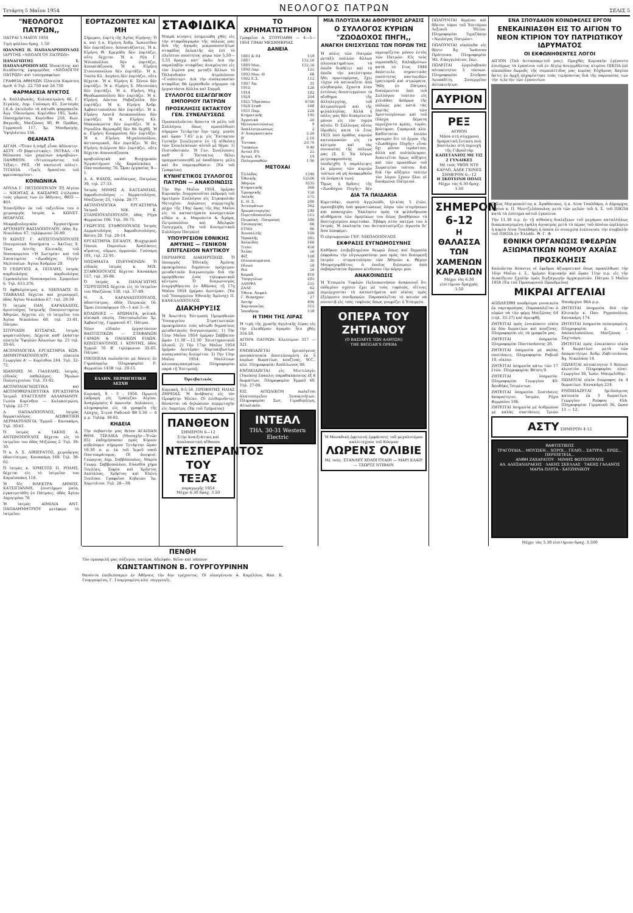Τετάρτη 5 Μαΐου 1954 ΝΕΟΛΟΓΟΣ ΠΑΤΡΩΝ ΣΕΛΙΣ 5
"ΝΕΟΛΟΓΟΣ ΠΑΤΡΩΝ,,
ΠΑΤΡΑΙ 5 ΜΑΪΟΥ 1954
Τιμὴ φύλλου δραχ. 1.50
ΙΩΑΝΝΗΣ Π. ΠΑΠΑΝΔΡΟΠΟΥΛΟΣ ΙΔΡΥΤΗΣ «ΝΕΟΛΟΓΟΥ ΠΑΤΡΩΝ»
ΠΑΝΑΓΙΩΤΗΣ Ι. ΠΑΠΑΝΔΡΟΠΟΥΛΟΣ Ἰδιοκτήτης καὶ διευθυντὴς ἐφημερίδος «ΝΕΟΛΟΓΟΥ ΠΑΤΡΩΝ» καὶ τυπογραφείων
ΓΡΑΦΕΙΑ ΑΘΗΝΩΝ Πλατεία Καρύτση ἀριθ. 6 Τηλ. 22.750 καὶ 28.730
ΦΑΡΜΑΚΕΙΑ ΝΥΚΤΟΣ
Α. Καλλιβωκάς, Κολοκοτρώνη 46, Γ. Σιγαλός, Δημ. Γούναρη 45. Συνταγὰς Ι.Κ.Α. ἐκτελοῦν τὰ κάτωθι φαρμακεῖα: Ἀγγ. Οἰκονόμου, Κορίνθου 195, Ἰωάν. Παπαχρήστου, Κορίνθου 258, Κων. Βαγενᾶς, Μαιζῶνος 90, Θ. Πρόδος, Γερμανοῦ 117, Χρ. Μαυδρογής, Ὑψηλάντου 156.
ΘΕΑΜΑΤΑ
ΑΙΓΛΗ. «Ὅταν ἡ σάρξ εἶναι ἀδύνατη». ΑΣΤΥ. «Ὁ βαφτιστικός». ΙΝΤΕΑΛ. «Ἡ θάλασσα τῶν χαμένων καραβιῶν». ΠΑΝΘΕΟΝ. «Ντεσπεράντος τοῦ Τέξας». ΡΕΞ. «Ἡ σκοτεινὴ πόλις». ΤΙΤΑΝΙΑ. «Τρεῖς δραπέται τοῦ φρενοκομείου».
ΚΟΙΝΩΝΙΚΑ
ΛΟΥΛΑ Γ. ΠΕΤΣΟΠΟΥΛΟΥ Ἐξ Αἰγίου — ΝΙΚΗΤΑΣ Α. ΚΑΙΣΑΡΗΣ ἐτέλεσαν τοὺς γάμους των ἐν Ἀθήναις. ΘΕΟ — ΦΙΛ
Ἐπανῆλθεν ἐκ τοῦ ταξειδίου του ὁ χειρουργὸς ἰατρὸς κ. ΚΩΝΣΤ. ΗΠΑΡΛΟΣ.
Μικροβιολογικὸν Ἐργαστήριον ΑΡΤΕΜΙΟΥ ΒΑΣΙΛΟΠΟΥΛΟΥ, ὁδὸς Ἁγ. Νικολάου 47, τηλέφωνον 26-80.
Ὁ ΚΩΝΣΤ. Γ. ΑΠΟΣΤΟΛΟΠΟΥΛΟΣ Πνευμονικὰ Νοσήματα — Ἀκτῖνες Χ. Τέως Δ/ντὴς Κλινικῆς τοῦ Νοσοκομείου «Ἡ Σωτηρία» καὶ τοῦ Σανατορίου «Ζωοδόχος Πηγή» Μελισσίων. Ἀγίου Ἀνδρέου 29.
Ὁ ΓΕΩΡΓΙΟΣ Α. ΠΙΠΙΛΗΣ, ἰατρὸς καρδιολόγος - καρδιολόγος Γεροκαλείου Νοσοκομείου. Σμυρνέων 6. Τηλ. 613.376.
Ὁ ὀφθαλμίατρος κ. ΝΙΚΟΛΑΟΣ Π. ΤΖΑΒΑΛΑΣ δέχεται καὶ χειρουργεῖ, ὁδὸς Ἁγίου Νικολάου 67, τηλ. 20-39.
Ὁ ἰατρὸς ΠΑΝ. ΚΑΡΑΧΑΛΙΟΣ, ἀριστοῦχος Ἰατρικῆς Πανεπιστημίου Ἀθηνῶν, δέχεται εἰς τὸ ἰατρεῖον του Ἁγίου Νικολάου 60, τηλ. 21-81, Πάτραι.
ΣΠΥΡΙΔΩΝ ΚΙΤΣΑΡΑΣ, ἰατρὸς φυματιολόγος. Δέχεται καθ' ἑκάστην πλατεῖα Ὑψηλῶν Ἀλωνίων ἀρ. 23 τηλ. 20-65.
ΑΚΤΙΝΟΛΟΓΙΚΑ ΕΡΓΑΣΤΗΡΙΑ ΚΩΝ. ΔΗΜΗΤΡΑΚΟΠΟΥΛΟΥ, πλατεία Γεωργίου Α' — Κορίνθου 244. Τηλ. 32-72.
ΙΩΑΝΝΗΣ Μ. ΓΙΑΛΕΛΗΣ, ἰατρός, εἰδικὸς παθολόγος. Ἡρώων Πολυτεχνείου. Τηλ. 33-92.
ΑΚΤΙΝΟΔΙΑΓΝΩΣΤΙΚΑ καὶ ΑΚΤΙΝΟΘΕΡΑΠΕΥΤΙΚΑ ΕΡΓΑΣΤΗΡΙΑ Ἰατροῦ ΕΥΑΓΓΕΛΟΥ ΑΛΛΑΜΑΝΟΥ. Γωνία Κορίνθου — Κολοκοτρώνη. Τηλέφ. 22-77.
Δ. ΠΑΠΑΔΟΠΟΥΛΟΣ, ἰατρὸς δερματολόγος. ΑΙΣΘΗΤΙΚΗ ΔΕΡΜΑΤΟΛΟΓΙΑ. Ἑρμοῦ - Κανακάρη. Τηλ. 30-61.
Ὁ ἰατρὸς κ. ΤΑΚΗΣ Α. ΑΝΤΩΝΟΠΟΥΛΟΣ δέχεται εἰς τὸ ἰατρεῖον του ὁδὸς Μιζώνος 2. Τηλ. 39-30.
Ὁ κ. Δ. Σ. ΛΙΒΙΕΡΑΤΟΣ, χειροῦργος ὀδοντίατρος. Κανακάρη 169. Τηλ. 38-02.
Ὁ ἰατρὸς κ. ΧΡΗΣΤΟΣ Π. ΡΟΔΗΣ, δέχεται εἰς τὸ ἰατρεῖον του Καραϊσκάκη 118.
Ἡ δὶς ΗΛΕΚΤΡΑ ΔΗΜΟΣ. ΚΑΤΣΙΓΙΑΝΝΗ, ἐπιστήμων μαία, ἐγκατεστάθη ἐν Πάτραις, ὁδὸς Ἁγίου Δημητρίου 78.
Ἡ ἰατρὸς ΑΙΜΙΛΙΑ ΑΝΤ. ΠΑΠΑΔΗΜΗΤΡΙΟΥ μετέφερε τὸ ἰατρεῖον.
ΕΟΡΤΑΖΟΝΤΕΣ ΚΑΙ ΜΗ
Σήμερον, ἑορτὴ τῆς Ἁγίας Εἰρήνης: Ὁ κ. καὶ ἡ κ. Εἰρήνη Ἀνδρ. Ἰωαννίδου δὲν ἑορτάζουν, ἀπουσιάζοντες. Ἡ κ. Εἰρήνη Θ. Κρεμύδη δὲν ἑορτάζει, οὔτε δέχεται. Ἡ κ. Ρέα Γ. Ἠλιοπούλου δὲν ἑορτάζει, ἀπουσιάζουσα. Ἡ κ. Εἰρήνη Στουνοπούλου δὲν ἑορτάζει. Ἡ κ. Τασία Κλ. Δογάνη δὲν ἑορτάζει, οὔτε δέχεται. Ἡ κ. Εἰρήνη Κ. Ξένου δὲν ἑορτάζει. Ἡ κ. Εἰρήνη Σ. Ματσούκη δὲν ἑορτάζει. Ἡ κ. Εἰρήνη Μιχ. Θεοδωροπούλου δὲν ἑορτάζει. Ἡ κ. Εἰρήνη Λόντου Ραβαζούλα δὲν ἑορτάζει. Ἡ κ. Εἰρήνη Ἀνδρ. Ἀρβανιτοπούλου δὲν ἑορτάζει. Ἡ κ. Εἰρήνη Λουτᾶ Λουκοπούλου δὲν ἑορτάζει. Ἡ κ. Εἰρήνη Κλ. Μακουκώστα δὲν ἑορτάζει. Ἡ κ. Ρηνοῦλα Βερναρδῆ δὲν θὰ δεχθῆ. Ἡ κ. Εἰρήνη Κουρμούση δὲν ἑορτάζει. Ἡ κ. Εἰρήνη Μιχαλοπούλου, ἀστυνομικοῦ, δὲν ἑορτάζει. Ἡ δὶς Εἰρήνη Διλέρνια δὲν ἑορτάζει, οὔτε δέχεται ἀπουσιάζουσα.
κροβιολογικὰ καὶ Βιοχημικὸν Ἐργαστήριον τῆς Καραϊσκάκη - Παντανάσσης 76. Ὧραι ἐργασίας 9—1.
Δ. Α. ΨΑΧΟΣ, παιδίατρος, Πατρέως 39, τηλ. 27-33.
Ἰατρὸς ΜΙΜΗΣ Α. ΚΑΤΣΑΜΠΑΣ, ἀφροδισιολόγος — δερματολόγος. Μαιζῶνος 25, τηλέφ. 28-77.
ΑΚΤΙΝΟΛΟΓΙΚΑ ΕΡΓΑΣΤΗΡΙΑ Ἰατροῦ ΝΙΚ. Κ. ΣΤΑΜΠΟΥΛΟΠΟΥΛΟΥ, ὁδὸς Ρήγα Φερραίου 106. Τηλ. 39-75.
ΓΕΩΡΓΙΟΣ ΣΤΑΘΟΠΟΥΛΟΣ Ἰατρὸς Δερματολόγος - Ἀφροδισιολόγος, Βότση 20. Τηλ. 20-14.
ΕΡΓΑΣΤΗΡΙΑ ΣΙΓΑΛΟΥ, Βιοχημικοῦ Πανεπ. Παρισίων. Ἀναλύσεις αἵματος, οὔρων, ὁρμονῶν. Γούναρη 101, τηλ. 22-91.
ΝΟΣΗΜΑΤΑ ΠΝΕΥΜΟΝΩΝ: Ὁ εἰδικὸς ἰατρὸς κ. ΜΙΧ. ΣΤΑΘΟΠΟΥΛΟΣ δέχεται Κανακάρη 157, τηλ. 30-86.
Ὁ ἰατρὸς κ. ΠΑΝΑΓΙΩΤΗΣ ΤΣΙΡΙΓΩΤΗΣ δέχεται εἰς τὸ ἰατρεῖον του Μαιζῶνος 130, τηλ. 37-89.
Ν. Δ. ΚΑΡΑΝΑΣΟΠΟΥΛΟΣ, ὀδοντίατρος, ὁδὸς Πειραιῶς 16. Ὧραι ἐπισκέψεων 10—1 καὶ 5—8.
ΚΟΛΩΝΙΕΣ — ΑΡΩΜΑΤΑ, ψιλικά, οἰκιακὰ σκεύη. Παντοπωλεῖον Χρ. Ἀρβανίτης, Γερμανοῦ 47, Πάτραι.
Νέον εἰδικὸν ἐργοστάσιον ΒΑΠΤΙΣΤΙΚΩΝ — ΣΤΕΦΑΝΩΝ ΓΑΜΩΝ & ΠΑΙΔΙΚΩΝ ΕΙΔΩΝ. ΚΩΝΣΤΑΝΤΙΝΟΣ Ι. ΚΟΝΤΗΣ, ὁδὸς Ἑρμοῦ 70 Β' τηλέφωνον 35-05. Πάτραι.
ΟΙΚΟΠΕΔΑ πωλοῦνται μὲ δόσεις ἐν Γηροκομείῳ. Πληροφορίαι Ρ. Φερραίου 143Β τηλ. 29-15.
ΕΛΛΗΝ. ΠΕΡΙΗΓΗΤΙΚΗ ΛΕΣΧΗ
Κυριακή, 9 - 5 - 1954. Πρωινὴ ἐκδρομὴ εἰς Τράπεζαν Αἰγίου. Ἀναχώρησις 6 πρωινήν. Δηλώσεις - πληροφορίαι εἰς τὰ γραφεῖα τῆς Λέσχης, Στενὸ Ραδινοῦ 9Β 5.30 — 8 μ.μ. Τηλέφ. 38-82.
ΚΗΔΕΙΑ
Τὴν σεβαστήν μας θείαν ΑΓΑΠΙΑΝ ΘΕΜ. ΤΣΕΛΙΚΑ (Μοναχὴν—Ἐτῶν 85) ἐκδημήσασαν πρὸς Κύριον κηδεύομεν σήμερον Τετάρτην ὥραν 10.30 π. μ. ἐκ τοῦ Ἱεροῦ ναοῦ Παντοκράτορος. Οἱ ἀνεψιοί: Γεώργιος Δημ. Σαββόπουλος, Μαρία Γεωργ. Σαββοπούλου, Εὐανθία χήρα Τσελίκη, Σοφία καὶ Χρῆστος Δεσύλλας, Χρῆστος καὶ Ἑλένη Τσελίκα. Γραφεῖον Κηδειῶν Ἰω. Χαριτάτου. Τηλ. 28—39.
ΣΤΑΦΙΔΙΚΑ
Μικρὰ κίνησις ἐσημειώθη χθὲς εἰς τὴν σταφιδαγορὰν τῆς πόλεώς μας διὰ τῆς ἀγορᾶς μικροποσοτήτων σταφίδος ἔκλεκτῆς ὡς ἐπὶ τὸ πλεῖστον ποιότητος γύρω τῶν 5,50—5,55 δραχμ. κατ' ὀκᾶν. Διὰ τὴν παραλαβὴν σταφίδος ἀναμένεται εἰς τὸν λιμένα μας μεταξὺ ἄλλων τὸ Ὁλλανδικὸν ἀτμόπλοιον «Γιούπιτερ». Διὰ τὴν συσκευασίαν σταφίδος θὰ ἐργασθοῦν σήμερον τὰ ἐργοστάσια Κόλλα καὶ Σαρμᾶ.
ΣΥΛΛΟΓΟΣ ΕΙΣΑΓΩΓΙΚΟΥ ΕΜΠΟΡΙΟΥ ΠΑΤΡΩΝ
ΠΡΟΣΚΛΗΣΙΣ ΕΚΤΑΚΤΟΥ ΓΕΝ. ΣΥΝΕΛΕΥΣΕΩΣ
Προσκαλοῦνται ἅπαντα τὰ μέλη τοῦ Συλλόγου, ὅπως προσέλθωσι σήμερον Τετάρτην 5ην τρέχ. μηνὸς καὶ ὥραν 7.45' μ.μ. εἰς Ἔκτακτον Γενικὴν Συνέλευσιν ἐν τῇ αἰθούσῃ τῶν Συνελεύσεών αὐτοῦ μὲ θέμα: 1) Πιστοδοτικόν. Ἡ Γεν. Συνέλευσις καθ' ὃ Ἔκτακτος θέλει πραγματοποιηθῆ μὲ ὁσαδήποτε μέλη καὶ ἂν παρευρεθῶσιν. (Ἐκ τοῦ Γραφείου)
ΚΥΝΗΓΕΤΙΚΟΣ ΣΥΛΛΟΓΟΣ ΠΑΤΡΩΝ — ΑΝΑΚΟΙΝΩΣΙΣ
Τὴν 9ην Μαΐου 1954, ἡμέραν Κυριακήν, διοργανοῦται ἐκδρομὴ τοῦ ἡμετέρου Συλλόγου εἰς Στροφυλιὰν Μετοχίου. Δηλώσεις συμμετοχῆς μέχρι τῆς 19ης ὥρας τῆς 8ης Μαΐου εἰς τὸ καταστήματα κυνηγετικῶν εἰδῶν κ. κ. Μαρούντα & Ἀγόρα, Πετροπούλου καὶ Ἀδελφῶν Τεσεγγρέη. (Ἐκ τοῦ Κυνηγετικοῦ Συλλόγου Πατρῶν)
ΥΠΟΥΡΓΕΙΟΝ ΕΘΝΙΚΗΣ ΑΜΥΝΗΣ — ΓΕΝΙΚΟΝ ΕΠΙΤΕΛΕΙΟΝ ΝΑΥΤΙΚΟΥ
ΠΕΡΙΛΗΨΙΣ ΔΙΑΚΗΡΥΞΕΩΣ. Ὁ ὑπουργὸς Ἐθνικῆς Ἀμύνης προκηρύσσει δημόσιον πρόχειρον μειοδοτικὸν διαγωνισμὸν διὰ τὴν προμήθειαν ἑνὸς τηλεφωνικοῦ κέντρου. Ὁ διαγωνισμὸς ἐνεργηθήσεται ἐν Ἀθήναις τῇ 17ῃ Μαΐου 1954 ἡμέραν Δευτέραν. (Ἐκ τοῦ Ὑπουργείου Ἐθνικῆς Ἀμύνης) Π. ΚΑΝΕΛΛΟΠΟΥΛΟΣ
ΔΙΑΚΗΡΥΞΙΣ
Ἡ Ἀνωτάτη Ἐπιτροπὴ Προμηθειῶν Ὑπουργείου Στρατιωτικῶν προκηρύσσει τοὺς κάτωθι δημοσίους μειοδοτικοὺς διαγωνισμούς: 1) Τὴν 15ην Μαΐου 1954 ἡμέραν Σάββατον ὥραν 11.30'—12.30' Ἐπιστημονικοῦ ὑλικοῦ. 2) Τὴν 17ην Μαΐου 1954 ἡμέραν Δευτέραν: Χαρτοκιβωτίων συσκευασίας διπυρίτου. 3) Τὴν 13ην Μαΐου 1954: Μαλλίνων κλινοσκεπασμάτων. Πληροφορίαι παρὰ τῇ Ἐπιτροπῇ.
Ὀρειβατικός
Κυριακή, 9-5-54. ΠΡΟΦΗΤΗΣ ΗΛΙΑΣ ΖΗΡΕΙΑΣ. Ἡ ἀνάβασις εἰς τὸν Προφήτην Ἠλίαν. Οἱ ἐπιθυμοῦντες δύνανται νὰ δηλώσουν συμμετοχὴν εἰς Λαμπίρη. (Ἐκ τοῦ Τμήματος)
ΠΑΝΘΕΟΝ
ΣΗΜΕΡΟΝ 6—12
Στὴν ἀναιξιάτικη καὶ ἀπολαυστικὴ αἴθουσα
ΝΤΕΣΠΕΡΑΝΤΟΣ ΤΟΥ ΤΕΞΑΣ
παραγωγῆς 1954
Μέχρι 6.30 δραχ. 3.50
ΤΟ ΧΡΗΜΑΤΙΣΤΗΡΙΟΝ
Γραφεῖον Α. ΣΤΟΥΠΑΘΗ — 4—5—1954 ΤΙΜΑΙ ΜΕΣΗΜΒΡΙΑΣ
ΔΑΝΕΙΑ
| 1881 & 84 | 159 |
| 1887 | 132.50 |
| 1889 Μον. | 132.50 |
| 1890 Λαρ. | 125 |
| 1893 Μον. Θ | 68 |
| 1902 Ε.Σ. | 112 |
| 1907 Ἀμ. | 31 |
| 1910 | 126 |
| 1914 | 182 |
| 1924 | 204 |
| 1925 Ὑδρεύσεω | 6700 |
| 1928 Σταθ. | 168 |
| 1931 Παρ. | 220 |
| Κτηματικῆς | 195 |
| Ἀγροτικά | 20 |
| Μεταναστεύσεως | 9 |
| Ἀπαλλοτριώσεως | 2 |
| Α' Ἀναγκαστικὸν | 2.20 |
| Β' | 2.10 |
| Ἔντοκα | 20.70 |
| Ὑπηκόων | 9.40 |
| Ἀνταλ 8% | 25 |
| Ἀνταλ. 6% | 19 |
| Πολεμοπαθῶν | 1.90 |
ΜΕΤΟΧΑΙ
| Ἑλλάδος | 1340 |
| Ἐθνικῆς | 12500 |
| Ἀθηνῶν | 1035 |
| Κτηματικῆς | 360 |
| Ἐμπορικῆς | 150 |
| Λαϊκῆς | 575 |
| Ε. Η. Σ. | 280 |
| Ἀιτεσμάτων | 362 |
| Χρωματουργίας | 240 |
| Πυριτιδοποιεῖον | 515 |
| Πειραϊκὴ - Πατραϊκὴ | 380 |
| Ἐσιουργίας | 60 |
| ΕΤΜΑ | 86 |
| Χουσαλλῆς | 100 |
| Ἡρακλῆς | 385 |
| Χαλκίδος | 160 |
| Τιτὰν | 450 |
| Ἄτλας | 50 |
| Φὶξ | 108 |
| Οἰνοπνευματοπ. | 30 |
| Οἴνων | 58 |
| Βιὸ | 26 |
| Καμπᾶ | 410 |
| Ὑπεργύλων | 285 |
| ΛΑΜΨΑ | 255 |
| ΖΑΛΕ | 62 |
| Ἐθνικ. Ἀσφαλ. | 200 |
| Γ. Βιομηχαν. | 27 |
| Ἀστὴρ | 490 |
| Χαρτοποιΐας | 315 |
| Ἱπποδρομ. | 158 |
Η ΤΙΜΗ ΤΗΣ ΛΙΡΑΣ
Ἡ τιμὴ τῆς χρυσῆς ἀγγλικῆς λίρας εἰς τὴν ἐλευθέραν ἀγορὰν ἦτο χθὲς 316.50.
ΑΓΟΡΑ ΠΑΤΡΩΝ: Κλείσιμον 317 — 321.
ΕΝΟΙΚΙΑΖΕΤΑΙ ἡμιυπόγειος μονοκατοικία ἀποτελουμένη ἐκ 5 κυρίων δωματίων, κουζίνας, W.C., κλπ. Πληροφορίαι Ἀπόλλωνος 88.
ΕΝΟΙΚΙΑΖΕΤΑΙ εἰς Μιντιλόγλι (Ταούση) ἔπαυλις παραθαλάσσιος ἐξ 6 δωματίων. Πληροφορίαι Ἑρμοῦ 40. Τηλ. 27-08.
ΕΙΣ ΑΙΤΩΛΙΚΟΝ πωλεῖται ἁλατοπηγεῖον Ἰπποκινήτων. Πληροφορίαι Σωτ. Γεροδιμήτρη, Αἰτωλικόν.
ΙΝΤΕΑΛ
ΤΗΛ. 30-31 Western Electric
ΜΙΑ ΠΛΟΥΣΙΑ ΚΑΙ ΑΘΟΡΥΒΟΣ ΔΡΑΣΙΣ
Ο ΣΥΛΛΟΓΟΣ ΚΥΡΙΩΝ "ΖΩΟΔΟΧΟΣ ΠΗΓΗ,,
ΑΝΑΓΚΗ ΕΝΙΣΧΥΣΕΩΣ ΤΩΝ ΠΟΡΩΝ ΤΗΣ
Ἡ πόλις τῶν Πατρῶν μεταξὺ πολλῶν ἄλλων πλεονεκτημάτων, τὰ ὁποῖα διαθέτει καὶ τὰ ὁποῖα τὴν κατέστησαν ἤδη πρωτομέρους, ἔχει τύχην νὰ κατοικῆται ἀπὸ πληθυσμόν, ἔχοντα λίαν ἐντόνως ἀνεπτυγμένον τὸ αἴσθημα τῆς ἀλληλεγγύης, τοῦ ἀλτρουϊσμοῦ καὶ τῆς φιλαλληλίας. Ἀλλὰ ἡ πόλις μας δὲν διακρίνεται μόνον εἰς τὸν τομέα αὐτόν. Ὁ Σύλλογος οὗτος ἱδρυθεὶς κατὰ τὸ ἔτος 1925 ὑπὸ ὁμάδος κυριῶν κατοικουσῶν εἰς τὸ κέντρον καὶ τὰς συνοικίας τῆς πόλεως μας (Σ. Σ. Ἐκ λόγων μετριοφροσύνης ὑπεδείχθη ἡ παράλειψις ἐκ μέρους τῶν κυριῶν τούτων νὰ μὴ ἀναφερθοῦν τὰ ὀνόματά των).
Ὅμως ἡ δρᾶσις τῆς «Ζωοδόχου Πηγῆς» δὲν περιορίζεται μόνον ἐντὸς τῶν Πατρῶν. Εἰς τοὺς πυροπαθεῖς Καλαβρύτων κατὰ τὸ ἔτος 1946 ἀπέστειλε σημαντικὰς ποσότητας παντοειδῶν ἱματισμοῦ καὶ στρώματα. Ἤδη ἐν Πάτραις διανέμονται ὑπὸ τοῦ Συλλόγου τούτου εἰς χιλιάδας ἀπόρων τῆς πόλεώς μας κατὰ τὰς ἑορτὰς τῶν Χριστουγέννων καὶ τοῦ Πάσχα δέματα περιέχοντα κρέας, τυρόν, βούτυρον, ζυμαρικὰ κλπ. Καθίσταται λοιπὸν φανερὸν ὅτι τὸ ἔργον τῆς «Ζωοδόχου Πηγῆς» εἶναι ὄχι μόνον τεράστιον, ἀλλὰ καὶ πολύπλευρον. Ἀπαιτεῖται ὅμως αὔξησις καὶ τῶν προσόδων τοῦ Σωματείου τούτου. Καὶ διὰ τὴν αὔξησιν ταύτην τὸν λόγον ἔχουν ὅλοι οἱ δυνάμενοι Πατρινοί.
ΔΙΑ ΤΑ ΠΑΙΔΑΚΙΑ
Κοριτσάκι, σωστὸ ἀγγελούδι, ἡλικίας 5 ἐτῶν, προσεβλήθη ὑπὸ φυματιώσεως λόγω τῶν στερήσεων καὶ κακουχιῶν. Ἐκκλησιν πρὸς τὰ φιλάνθρωπα αἰσθήματα τῶν ὁμηλίκων του ὅπως βοηθήσουν τὸ δυστυχισμένο κοριτσάκι. Ἐβάφη στὸν πατέρα του ὁ ἰατρός. Ἡ ἐκκλησία του ἀντικατοπτρίζει ἀγωνία δι' ὅσα ὑποφέρει.
Ὁ εὐγνωμονῶν ΓΕΡ. ΝΙΚΟΛΟΠΟΥΛΟΣ
ΕΚΦΡΑΣΙΣ ΕΥΓΝΩΜΟΣΥΝΗΣ
Καθῆκον ἐπιβεβλημένον θεωρῶ ὅπως καὶ δημοσίᾳ ἐκφράσω τὴν εὐγνωμοσύνην μου πρὸς τὸν διαπρεπῆ ἰατρὸν - στοματολόγον τῶν Ἀθηνῶν κ. Θέμην Μαυρογορδᾶτον, ὁ ὁποῖος διέσωσεν ἀπὸ σοβαρώτατον ἄμεσον κίνδυνον τὴν κόρην μου.
ΑΝΑΚΟΙΝΩΣΙΣ
Ἡ Ἑταιρεία Τυφλῶν Πελοποννήσου ἀνακοινοῖ ὅτι οὐδεμίαν σχέσιν ἔχει μὲ τοὺς τυφλούς, οἵτινες περιέρχονται τὰ καταστήματα καὶ οἰκίας πρὸς ἐξεύρεσιν συνδρομῶν. Παρακαλεῖται τὸ κοινὸν νὰ συνιστᾷ εἰς τοὺς τυφλοὺς ὅπως γνωρίζει ἡ Ἑταιρεία.
ΟΠΕΡΑ ΤΟΥ ΖΗΤΙΑΝΟΥ
(Ο ΒΑΣΙΛΕΥΣ ΤΩΝ ΑΛΗΤΩΝ)
THE BEGGAR'S OPERA
Ἡ Μοναδικὴ ἐφετεινὴ ἐμφάνισις τοῦ μεγαλυτέρου καλλιτέχνου τοῦ Κόσμου
ΛΩΡΕΝΣ ΟΛΙΒΙΕ
Μὲ τοὺς: ΣΤΑΝΛΕΫ ΧΟΛΟΓΟΥΑΙΗ — ΜΑΡΙ ΚΛΑΙΡ — ΤΖΩΡΤΖ ΝΤΙΒΑΙΝ
ΠΩΛΟΥΝΤΑΙ δεμένοι καὶ ἄδετοι τόμοι τοῦ Ἐπιτόμου Λεξικοῦ Ἠλίου. Πληροφορίαι Τερεζάκην «Νεολόγος Πατρῶν».
ΠΩΛΟΥΝΤΑΙ οἰκόπεδα εἰς θέσιν Ἁγ. Ἰωάννου Πράτσικα. Πληροφορίαι Ἠλ. Εὐαγγελάτον, ἔκει.
ΠΩΛΕΙΤΑΙ ἐργολαβικὸν αὐτοκίνητον 5 τόννων. Πληροφορίαι Στοῦρον Λευκαδίτη, Συνεργεῖον Αὐτοκινήτων.
ΑΥΡΙΟΝ
ΡΕΞ
ΑΥΡΙΟΝ
Μέσα στὴ σύγχρονη δραματικὴ ἔνταση ποὺ βασιλεύει στὴ περιοχὴ τῆς Γιβραλτάρ
ΚΑΠΕΤΑΝΙΟΣ ΜΕ ΤΙΣ 2 ΓΥΝΑΙΚΕΣ
Μὲ τοὺς ΥΒΟΝ ΝΤΕ ΚΑΡΛΟ, ΑΛΕΚ ΓΚΙΝΕΣ
ΣΗΜΕΡΟΝ 6—12
Η ΣΚΟΤΕΙΝΗ ΠΟΛΙΣ
Μέχρι τὰς 6.30 δραχ. 3.50
ΣΗΜΕΡΟΝ 6-12
Η ΘΑΛΑΣΣΑ ΤΩΝ ΧΑΜΕΝΩΝ ΚΑΡΑΒΙΩΝ
Μέχρι τὰς 6.30 εἰσιτήριον δραχμὰς 3.50
ΕΝΑ ΣΠΟΥΔΑΙΟΝ ΚΟΙΝΩΦΕΛΕΣ ΕΡΓΟΝ
ΕΝΕΚΑΙΝΙΑΣΘΗ ΕΙΣ ΤΟ ΑΙΓΙΟΝ ΤΟ ΝΕΟΝ ΚΤΙΡΙΟΝ ΤΟΥ ΠΑΤΡΙΩΤΙΚΟΥ ΙΔΡΥΜΑΤΟΣ
ΟΙ ΕΚΦΩΝΗΘΕΝΤΕΣ ΛΟΓΟΙ
ΑΙΓΙΟΝ (Τοῦ ἀνταποκριτοῦ μας). Προχθὲς Κυριακὴν ἐγένοντο ἐπισήμως τὰ ἐγκαίνια τοῦ ἐν Αἰγίῳ ἀνεγερθέντος κτιρίου ΠΙΚΠΑ ἐπὶ οἰκοπέδου δωρεᾶς τῆς συμπολίτιδος μας κυρίας Εὐχάριας Χαγίου ὅστις ἐν ἀρχῇ ηὐχαρίστησε τοὺς τιμήσαντας διὰ τῆς παρουσίας των τὴν τελετὴν τῶν ἐγκαινίων.
Ὁ Σος Μητροπολίτης κ. Ἀγαθόνικος, ἡ κ. Λίνα Τσαλδάρη, ὁ Δήμαρχος Αἰγίου κ. Π. Μεντζελόπουλος μετὰ τῶν μελῶν τοῦ Δ. Σ. τοῦ ΠΙΚΠΑ κατὰ τὰ ἐπίσημα αὐτοῦ ἐγκαίνια.
Τὴν 11.30 π.μ. ἐν τῇ αἰθούσῃ διαλέξεων τοῦ μεγάρου καταλλήλως διακεκοσμημένῃ ἐψάλη ἁγιασμὸς μετὰ τὸ πέρας τοῦ ὁποίου ὡμίλησεν ἡ κυρία Λίνα Τσαλδάρη ἡ ὁποία ἐν συνεχείᾳ ἐνέπνευσε τὴν συμβολὴν τοῦ ΠΙΚΠΑ ἐν Ἑλλάδι. Θ. Γ. Φ.
ΕΘΝΙΚΗ ΟΡΓΑΝΩΣΙΣ ΕΦΕΔΡΩΝ ΑΞΙΩΜΑΤΙΚΩΝ ΝΟΜΟΥ ΑΧΑΪΑΣ
ΠΡΟΣΚΛΗΣΙΣ
Καλοῦνται ἅπαντες οἱ ἔφεδροι ἀξιωματικοὶ ὅπως προσέλθωσι τὴν 16ην Μαΐου ἐ. ἔ., ἡμέραν Κυριακὴν καὶ ὥραν 11ην π.μ. εἰς τὴν Διακίδειον Σχολὴν πρὸς διεξαγωγὴν ἀρχαιρεσιῶν. Πάτραι 5 Μαΐου 1954 (Ἐκ τοῦ Προσωρινοῦ Προεδρείου)
ΜΙΚΡΑΙ ΑΓΓΕΛΙΑΙ
ΑΠΩΛΕΣΘΗ πουδρίερα γυναικεία ἐκ ταρταρούγας. Παρακαλεῖται ὁ εὑρὼν νὰ τὴν φέρῃ Μαιζῶνος 64 (τηλ. 33-27) καὶ ἀμειφθῇ.
ΖΗΤΕΙΤΑΙ πρὸς ἐνοικίασιν οἰκία ἐκ δύο δωματίων καὶ κουζίνας. Πληροφορίαι εἰς τὰ γραφεῖα μας.
ΖΗΤΕΙΤΑΙ ὑπηρεσία. Πληροφορίαι Παντανάσσης 20.
ΖΗΤΕΙΤΑΙ ὑπηρεσία μὲ καλὰς συστάσεις. Πληροφορίαι Ραβιοῦ 10, οἰκίαν.
ΖΗΤΕΙΤΑΙ ὑπηρεσία κάτω τῶν 17 ἐτῶν. Πληροφορίαι Βότση 9.
ΖΗΤΕΙΤΑΙ ὑπηρεσία. Πληροφορίαι Γεωργίου 40: Ἀποθήκη Τσιμέντων.
ΖΗΤΕΙΤΑΙ ὑπηρεσία. Συστάσεις ἀπαραίτητοι. Ἰατρὸν, Ρήγα Φερραίου 106.
ΖΗΤΕΙΤΑΙ ὑπηρεσία μὲ ἀνθρώπου μὲ καλὰς συστάσεις. Τριῶν Ναυάρχων 96Α μ.μ.
ΖΗΤΕΙΤΑΙ ὑπηρεσία διὰ τὴν Κλινικὴν κ. Παν. Ρηγοπούλου, Κανακάρη 174.
ΖΗΤΕΙΤΑΙ ὑπηρεσία πεπειραμένη. Πληροφορίαι κ. Ι. Δασκαλοπούλου, Μαιζῶνος - Σαχτούρη.
ΖΗΤΕΙΤΑΙ πρὸς ἐνοικίασιν οἰκία 4 δωματίων μετὰ τῶν ἀπαραιτήτων. Ἀνδρ. Ζαβιτσιάνου, Ἁγ. Νικολάου 14.
ΠΩΛΕΙΤΑΙ αὐτοκίνητον 5 θέσεων κλειστὸν. Πληροφορίαι πλατ. Γεωργίου 38, Ἰωάν. Μαυρεῖσθην.
ΠΩΛΕΙΤΑΙ οἰκία διώροφος ἐκ 4 δωματίων. Κανακάρη 224.
ΕΝΟΙΚΙΑΖΕΤΑΙ ἡμιϋπόγειος κατοικία ἐκ 3 δωματίων. Γεωργίου Ρούφου 45Α. Πληροφορίαι Γερμανοῦ 36, ὥραν 11 — 12.
ΑΣΤΥ ΣΗΜΕΡΟΝ 4·12
ΒΑΦΤΙΣΤΙΚΟΣ
ΤΡΑΓΟΥΔΙΑ... ΜΟΥΣΙΚΗ... ΧΟΡΟΙ... ΓΕΛΙΟ... ΣΑΤΥΡΑ... ΕΡΩΣ... ΠΕΡΙΠΕΤΕΙΑ...
ΑΝΘΗ ΖΑΧΑΡΑΤΟΥ · ΜΙΜΗΣ ΦΩΤΟΠΟΥΛΟΣ
ΑΛ. ΑΛΕΞΑΝΔΡΑΚΗΣ · ΛΑΚΗΣ ΣΚΕΛΛΑΣ · ΤΑΚΗΣ ΓΑΛΑΝΟΣ
ΜΑΡΙΑ ΠΛΥΤΑ - ΧΑΤΖΗΝΙΚΟΥ
Μέχρι τὰς 5.30 εἰσιτήριον δραχ. 3.500
ΠΕΝΘΗ
Τὸν προσφιλῆ μας σύζυγον, πατέρα, ἀδελφόν, θεῖον καὶ πάππον
ΚΩΝΣΤΑΝΤΙΝΟΝ Β. ΓΟΥΡΓΟΥΡΙΝΗΝ
θανόντα ἐκηδεύσαμεν ἐν Ἀθήναις τὴν 4ην τρέχοντος. Οἱ οἰκογένειαι Α. Καρέλλου, Βασ. Κ. Γουργουρίνη, Γ. Γουργουρίνη κλπ. συγγενεῖς.